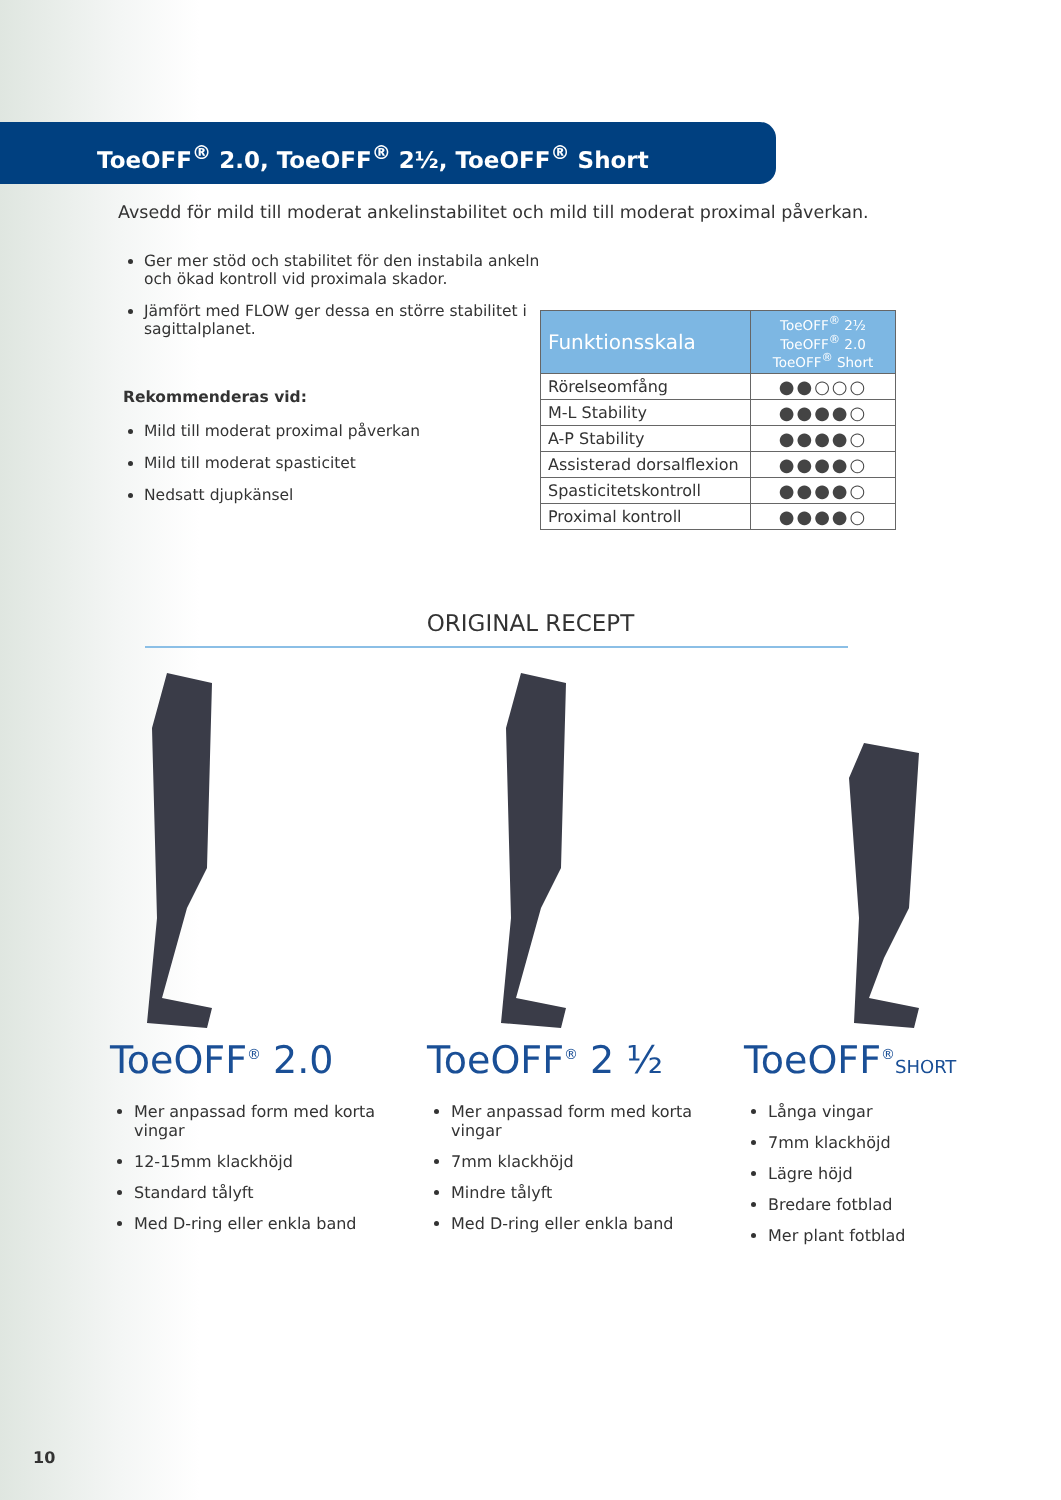ToeOFF<sup>®</sup> 2.0, ToeOFF<sup>®</sup> 2½, ToeOFF<sup>®</sup> Short
Avsedd för mild till moderat ankelinstabilitet och mild till moderat proximal påverkan.
Ger mer stöd och stabilitet för den instabila ankeln och ökad kontroll vid proximala skador.
Jämfört med FLOW ger dessa en större stabilitet i sagittalplanet.
Rekommenderas vid:
Mild till moderat proximal påverkan
Mild till moderat spasticitet
Nedsatt djupkänsel
| Funktionsskala | ToeOFF<sup>®</sup> 2½ ToeOFF<sup>®</sup> 2.0 ToeOFF<sup>®</sup> Short |
| --- | --- |
| Rörelseomfång | ●●○○○ |
| M-L Stability | ●●●●○ |
| A-P Stability | ●●●●○ |
| Assisterad dorsalflexion | ●●●●○ |
| Spasticitetskontroll | ●●●●○ |
| Proximal kontroll | ●●●●○ |
ORIGINAL RECEPT
ToeOFF<sup>®</sup> 2.0
Mer anpassad form med korta vingar
12-15mm klackhöjd
Standard tålyft
Med D-ring eller enkla band
ToeOFF<sup>®</sup> 2 ½
Mer anpassad form med korta vingar
7mm klackhöjd
Mindre tålyft
Med D-ring eller enkla band
ToeOFF<sup>®</sup>SHORT
Långa vingar
7mm klackhöjd
Lägre höjd
Bredare fotblad
Mer plant fotblad
10